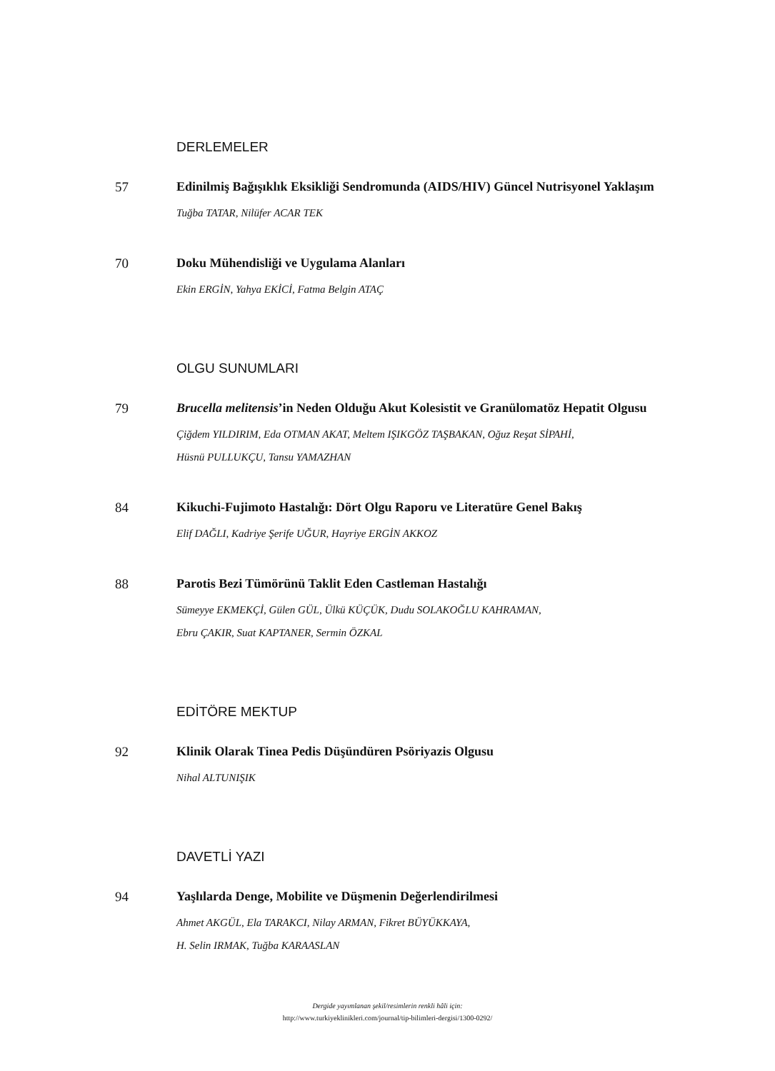DERLEMELER
57 Edinilmiş Bağışıklık Eksikliği Sendromunda (AIDS/HIV) Güncel Nutrisyonel Yaklaşım
Tuğba TATAR, Nilüfer ACAR TEK
70 Doku Mühendisliği ve Uygulama Alanları
Ekin ERGİN, Yahya EKİCİ, Fatma Belgin ATAÇ
OLGU SUNUMLARI
79 Brucella melitensis’in Neden Olduğu Akut Kolesistit ve Granülomatöz Hepatit Olgusu
Çiğdem YILDIRIM, Eda OTMAN AKAT, Meltem IŞIKGÖZ TAŞBAKAN, Oğuz Reşat SİPAHİ,
Hüsnü PULLUKÇU, Tansu YAMAZHAN
84 Kikuchi-Fujimoto Hastalığı: Dört Olgu Raporu ve Literatüre Genel Bakış
Elif DAĞLI, Kadriye Şerife UĞUR, Hayriye ERGİN AKKOZ
88 Parotis Bezi Tümörünü Taklit Eden Castleman Hastalığı
Sümeyye EKMEKÇİ, Gülen GÜL, Ülkü KÜÇÜK, Dudu SOLAKOĞLU KAHRAMAN,
Ebru ÇAKIR, Suat KAPTANER, Sermin ÖZKAL
EDİTÖRE MEKTUP
92 Klinik Olarak Tinea Pedis Düşündüren Psöriyazis Olgusu
Nihal ALTUNIŞIK
DAVETLİ YAZI
94 Yaşlılarda Denge, Mobilite ve Düşmenin Değerlendirilmesi
Ahmet AKGÜL, Ela TARAKCI, Nilay ARMAN, Fikret BÜYÜKKAYA,
H. Selin IRMAK, Tuğba KARAASLAN
Dergide yayımlanan şekil/resimlerin renkli hâli için:
http://www.turkiyeklinikleri.com/journal/tip-bilimleri-dergisi/1300-0292/